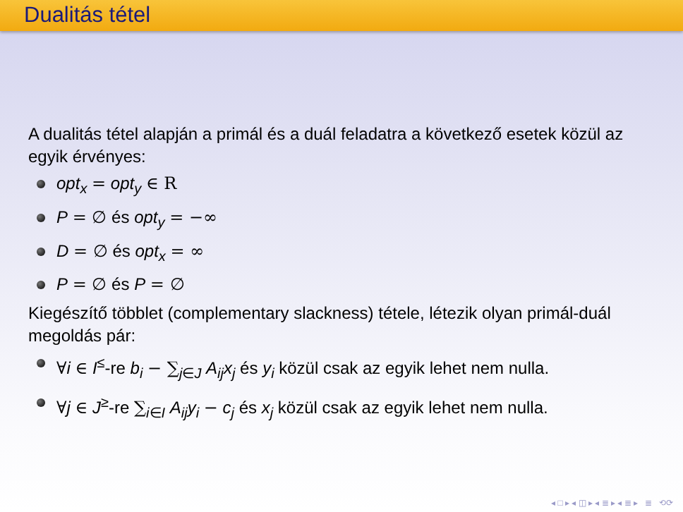Dualitás tétel
A dualitás tétel alapján a primál és a duál feladatra a következő esetek közül az egyik érvényes:
opt<sub>x</sub> = opt<sub>y</sub> ∈ R
P = ∅ és opt<sub>y</sub> = −∞
D = ∅ és opt<sub>x</sub> = ∞
P = ∅ és P = ∅
Kiegészítő többlet (complementary slackness) tétele, létezik olyan primál-duál megoldás pár:
∀i ∈ I<sup>≤</sup>-re b<sub>i</sub> − ∑<sub>j∈J</sub> A<sub>ij</sub>x<sub>j</sub> és y<sub>i</sub> közül csak az egyik lehet nem nulla.
∀j ∈ J<sup>≥</sup>-re ∑<sub>i∈I</sub> A<sub>ij</sub>y<sub>i</sub> − c<sub>j</sub> és x<sub>j</sub> közül csak az egyik lehet nem nulla.
◂ □ ▸ ◂ ◫ ▸ ◂ ≣ ▸ ◂ ≣ ▸ ≣ ⟲⟳